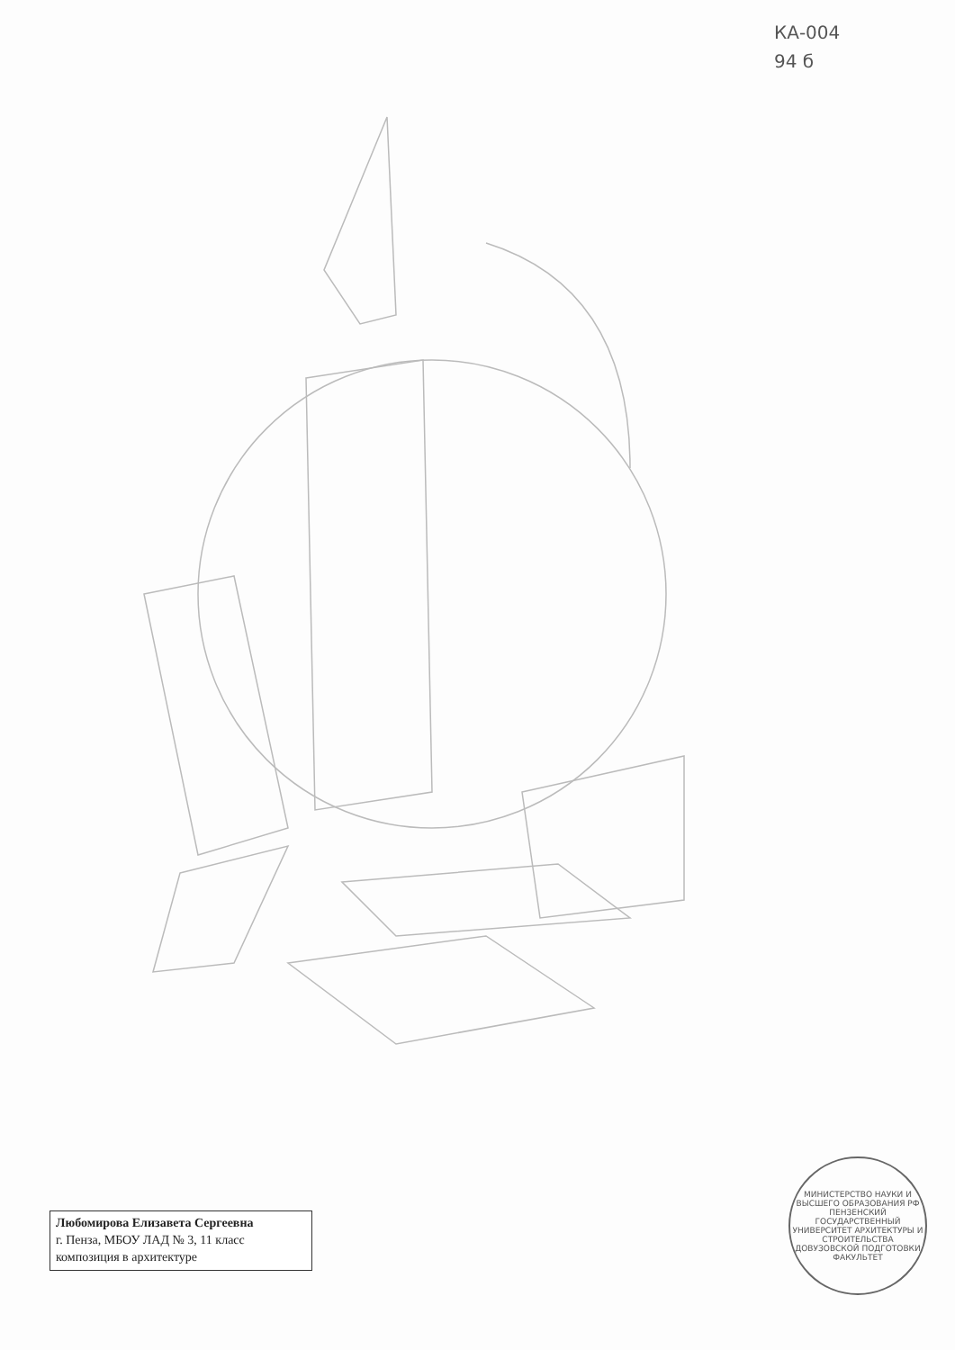КА-004
94 б
Любомирова Елизавета Сергеевна
г. Пенза, МБОУ ЛАД № 3, 11 класс
композиция в архитектуре
МИНИСТЕРСТВО НАУКИ И ВЫСШЕГО ОБРАЗОВАНИЯ РФ
ПЕНЗЕНСКИЙ ГОСУДАРСТВЕННЫЙ УНИВЕРСИТЕТ АРХИТЕКТУРЫ И СТРОИТЕЛЬСТВА
ДОВУЗОВСКОЙ ПОДГОТОВКИ
ФАКУЛЬТЕТ